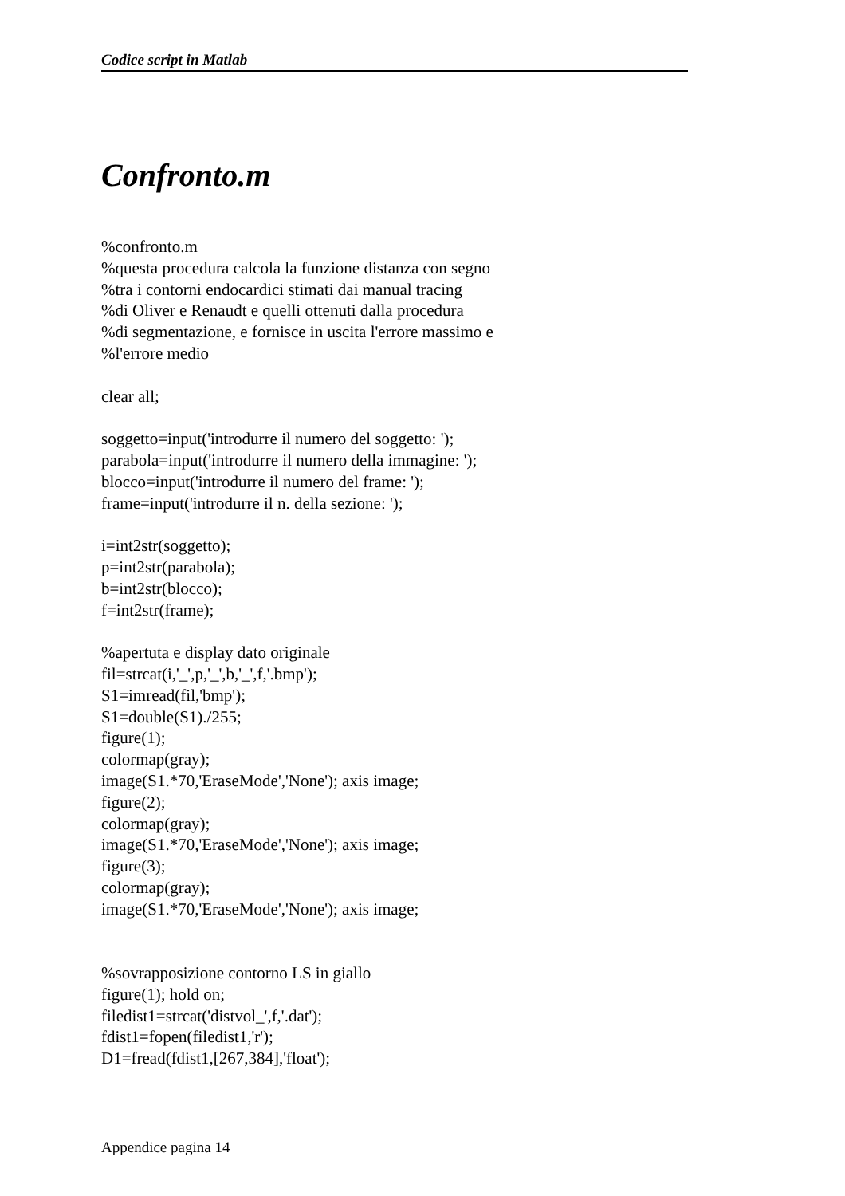Codice script in Matlab
Confronto.m
%confronto.m
%questa procedura calcola la funzione distanza con segno
%tra i contorni endocardici stimati dai manual tracing
%di Oliver e Renaudt e quelli ottenuti dalla procedura
%di segmentazione, e fornisce in uscita l'errore massimo e
%l'errore medio

clear all;

soggetto=input('introdurre il numero del soggetto: ');
parabola=input('introdurre il numero della immagine: ');
blocco=input('introdurre il numero del frame: ');
frame=input('introdurre il n. della sezione: ');

i=int2str(soggetto);
p=int2str(parabola);
b=int2str(blocco);
f=int2str(frame);

%apertuta e display dato originale
fil=strcat(i,'_',p,'_',b,'_',f,'.bmp');
S1=imread(fil,'bmp');
S1=double(S1)./255;
figure(1);
colormap(gray);
image(S1.*70,'EraseMode','None'); axis image;
figure(2);
colormap(gray);
image(S1.*70,'EraseMode','None'); axis image;
figure(3);
colormap(gray);
image(S1.*70,'EraseMode','None'); axis image;


%sovrapposizione contorno LS in giallo
figure(1); hold on;
filedist1=strcat('distvol_',f,'.dat');
fdist1=fopen(filedist1,'r');
D1=fread(fdist1,[267,384],'float');
Appendice pagina 14